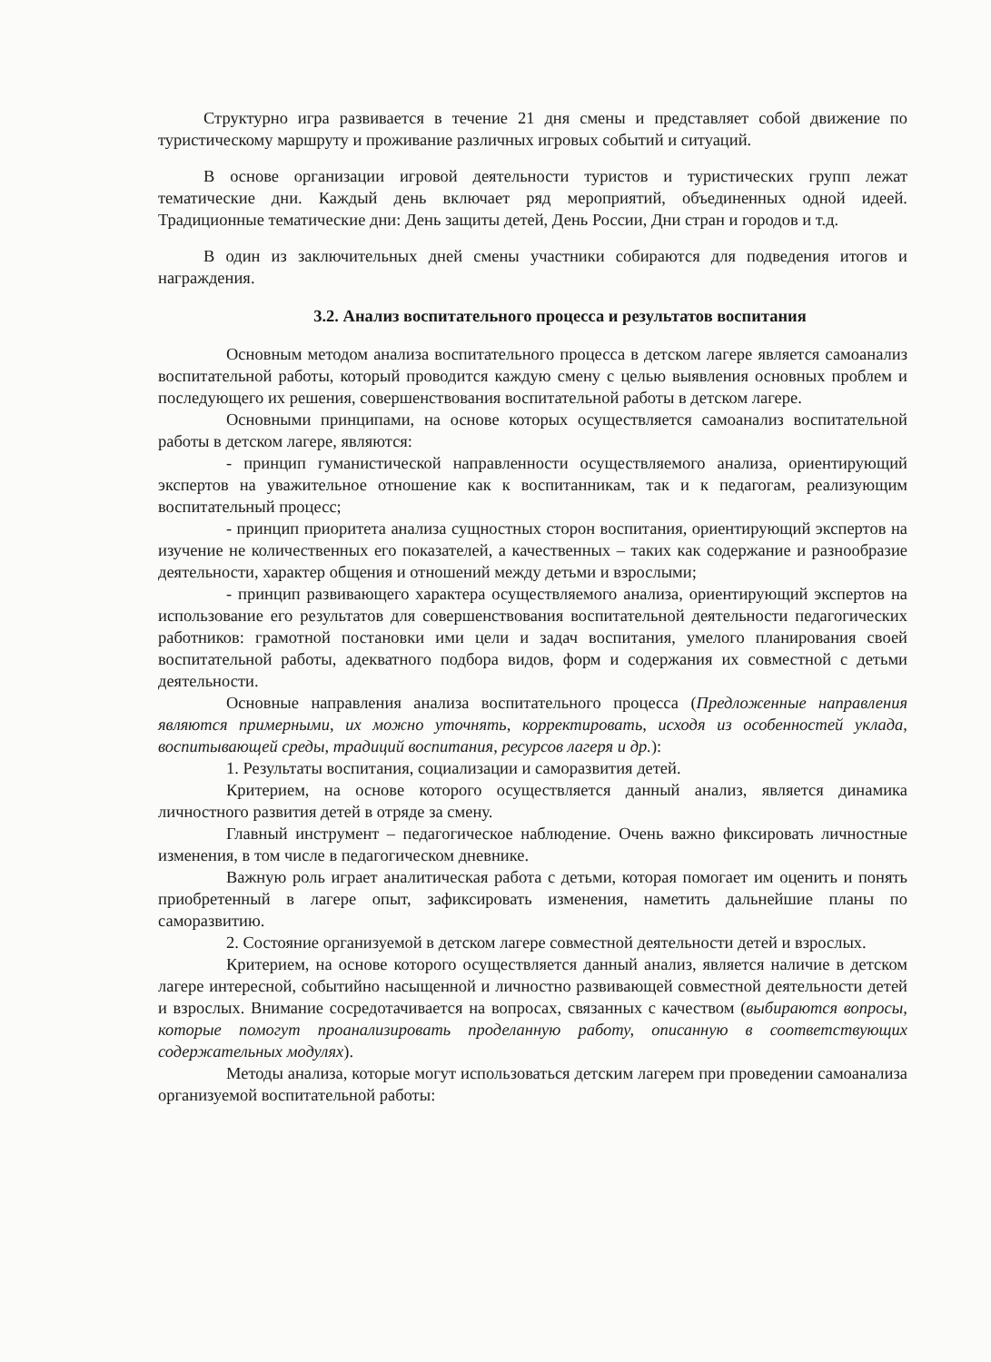Структурно игра развивается в течение 21 дня смены и представляет собой движение по туристическому маршруту и проживание различных игровых событий и ситуаций.
В основе организации игровой деятельности туристов и туристических групп лежат тематические дни. Каждый день включает ряд мероприятий, объединенных одной идеей. Традиционные тематические дни: День защиты детей, День России, Дни стран и городов и т.д.
В один из заключительных дней смены участники собираются для подведения итогов и награждения.
3.2. Анализ воспитательного процесса и результатов воспитания
Основным методом анализа воспитательного процесса в детском лагере является самоанализ воспитательной работы, который проводится каждую смену с целью выявления основных проблем и последующего их решения, совершенствования воспитательной работы в детском лагере.
Основными принципами, на основе которых осуществляется самоанализ воспитательной работы в детском лагере, являются:
- принцип гуманистической направленности осуществляемого анализа, ориентирующий экспертов на уважительное отношение как к воспитанникам, так и к педагогам, реализующим воспитательный процесс;
- принцип приоритета анализа сущностных сторон воспитания, ориентирующий экспертов на изучение не количественных его показателей, а качественных – таких как содержание и разнообразие деятельности, характер общения и отношений между детьми и взрослыми;
- принцип развивающего характера осуществляемого анализа, ориентирующий экспертов на использование его результатов для совершенствования воспитательной деятельности педагогических работников: грамотной постановки ими цели и задач воспитания, умелого планирования своей воспитательной работы, адекватного подбора видов, форм и содержания их совместной с детьми деятельности.
Основные направления анализа воспитательного процесса (Предложенные направления являются примерными, их можно уточнять, корректировать, исходя из особенностей уклада, воспитывающей среды, традиций воспитания, ресурсов лагеря и др.):
1. Результаты воспитания, социализации и саморазвития детей.
Критерием, на основе которого осуществляется данный анализ, является динамика личностного развития детей в отряде за смену.
Главный инструмент – педагогическое наблюдение. Очень важно фиксировать личностные изменения, в том числе в педагогическом дневнике.
Важную роль играет аналитическая работа с детьми, которая помогает им оценить и понять приобретенный в лагере опыт, зафиксировать изменения, наметить дальнейшие планы по саморазвитию.
2. Состояние организуемой в детском лагере совместной деятельности детей и взрослых.
Критерием, на основе которого осуществляется данный анализ, является наличие в детском лагере интересной, событийно насыщенной и личностно развивающей совместной деятельности детей и взрослых. Внимание сосредотачивается на вопросах, связанных с качеством (выбираются вопросы, которые помогут проанализировать проделанную работу, описанную в соответствующих содержательных модулях).
Методы анализа, которые могут использоваться детским лагерем при проведении самоанализа организуемой воспитательной работы: